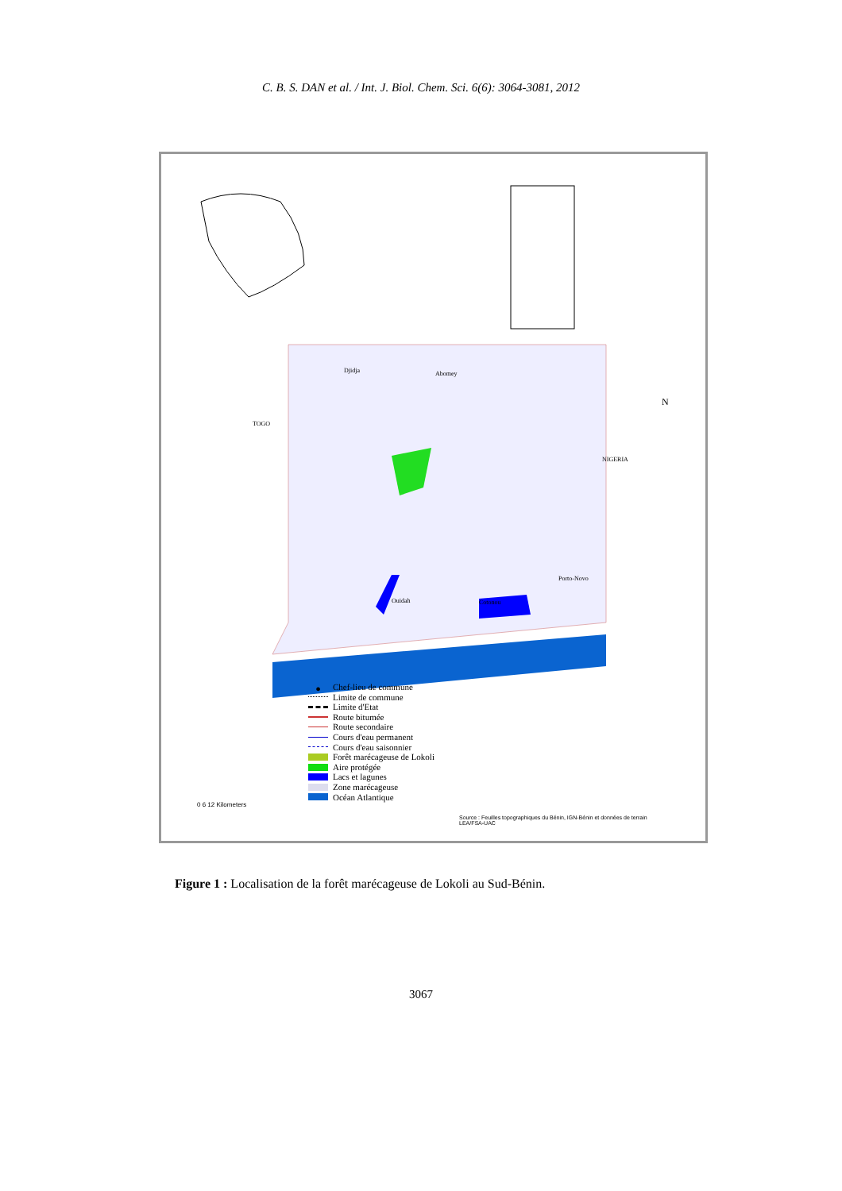C. B. S. DAN et al. / Int. J. Biol. Chem. Sci. 6(6): 3064-3081, 2012
TOGO
NIGERIA
N
Djidja Abomey
Cotonou Ouidah
Porto-Novo
● Chef-lieu de commune
Limite de commune
Limite d'Etat
Route bitumée
Route secondaire
Cours d'eau permanent
Cours d'eau saisonnier
Forêt marécageuse de Lokoli
Aire protégée
Lacs et lagunes
Zone marécageuse
Océan Atlantique
0 6 12 Kilometers
Source : Feuilles topographiques du Bénin, IGN-Bénin et données de terrain
LEA/FSA-UAC
Figure 1 : Localisation de la forêt marécageuse de Lokoli au Sud-Bénin.
3067